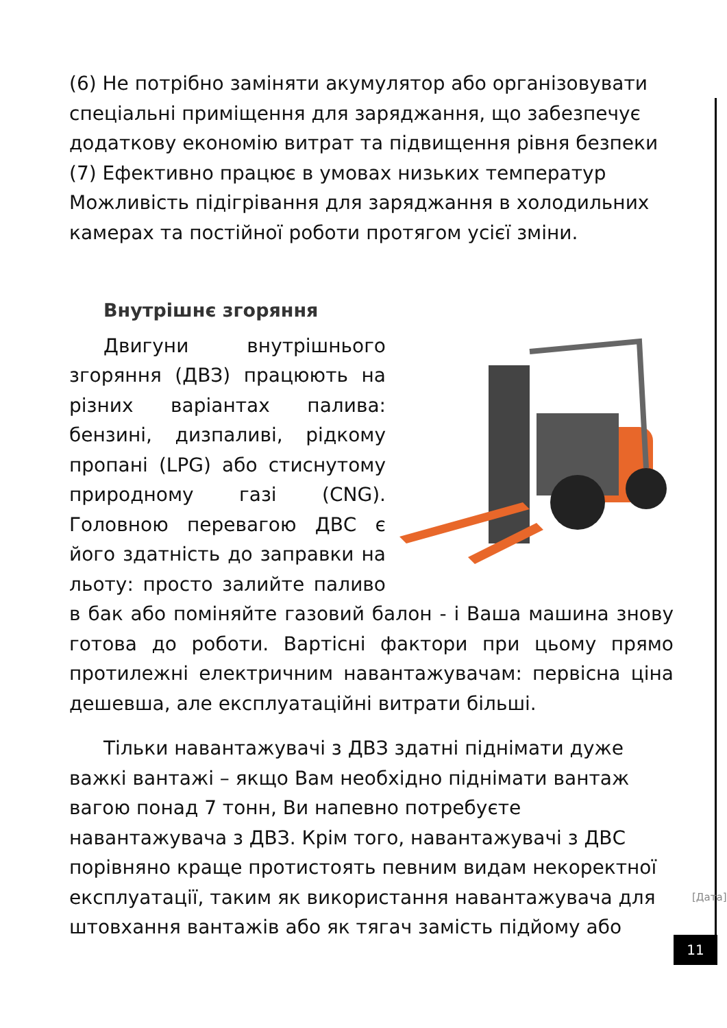(6) Не потрібно заміняти акумулятор або організовувати спеціальні приміщення для заряджання, що забезпечує додаткову економію витрат та підвищення рівня безпеки (7) Ефективно працює в умовах низьких температур Можливість підігрівання для заряджання в холодильних камерах та постійної роботи протягом усієї зміни.
Внутрішнє згоряння
Двигуни внутрішнього згоряння (ДВЗ) працюють на різних варіантах палива: бензині, дизпаливі, рідкому пропані (LPG) або стиснутому природному газі (CNG). Головною перевагою ДВС є його здатність до заправки на льоту: просто залийте паливо в бак або поміняйте газовий балон - і Ваша машина знову готова до роботи. Вартісні фактори при цьому прямо протилежні електричним навантажувачам: первісна ціна дешевша, але експлуатаційні витрати більші.
Тільки навантажувачі з ДВЗ здатні піднімати дуже важкі вантажі – якщо Вам необхідно піднімати вантаж вагою понад 7 тонн, Ви напевно потребуєте навантажувача з ДВЗ. Крім того, навантажувачі з ДВС порівняно краще протистоять певним видам некоректної експлуатації, таким як використання навантажувача для штовхання вантажів або як тягач замість підйому або
[Дата]
11